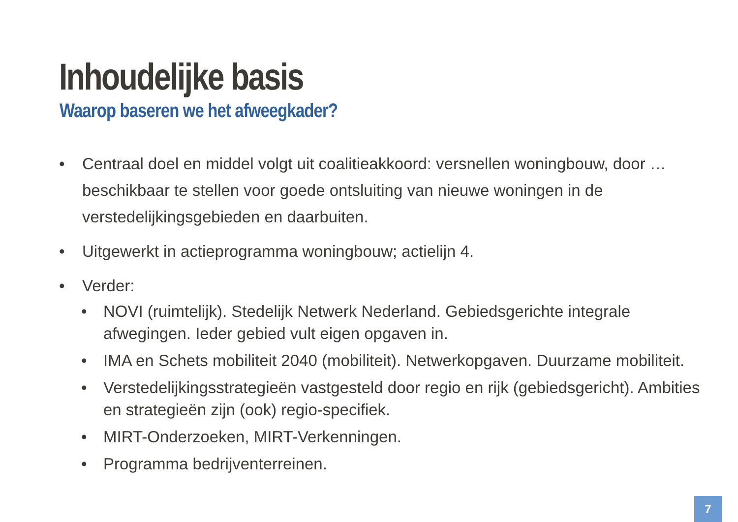Inhoudelijke basis
Waarop baseren we het afweegkader?
• Centraal doel en middel volgt uit coalitieakkoord: versnellen woningbouw, door … beschikbaar te stellen voor goede ontsluiting van nieuwe woningen in de verstedelijkingsgebieden en daarbuiten.
• Uitgewerkt in actieprogramma woningbouw; actielijn 4.
• Verder:
• NOVI (ruimtelijk). Stedelijk Netwerk Nederland. Gebiedsgerichte integrale afwegingen. Ieder gebied vult eigen opgaven in.
• IMA en Schets mobiliteit 2040 (mobiliteit). Netwerkopgaven. Duurzame mobiliteit.
• Verstedelijkingsstrategieën vastgesteld door regio en rijk (gebiedsgericht). Ambities en strategieën zijn (ook) regio-specifiek.
• MIRT-Onderzoeken, MIRT-Verkenningen.
• Programma bedrijventerreinen.
7